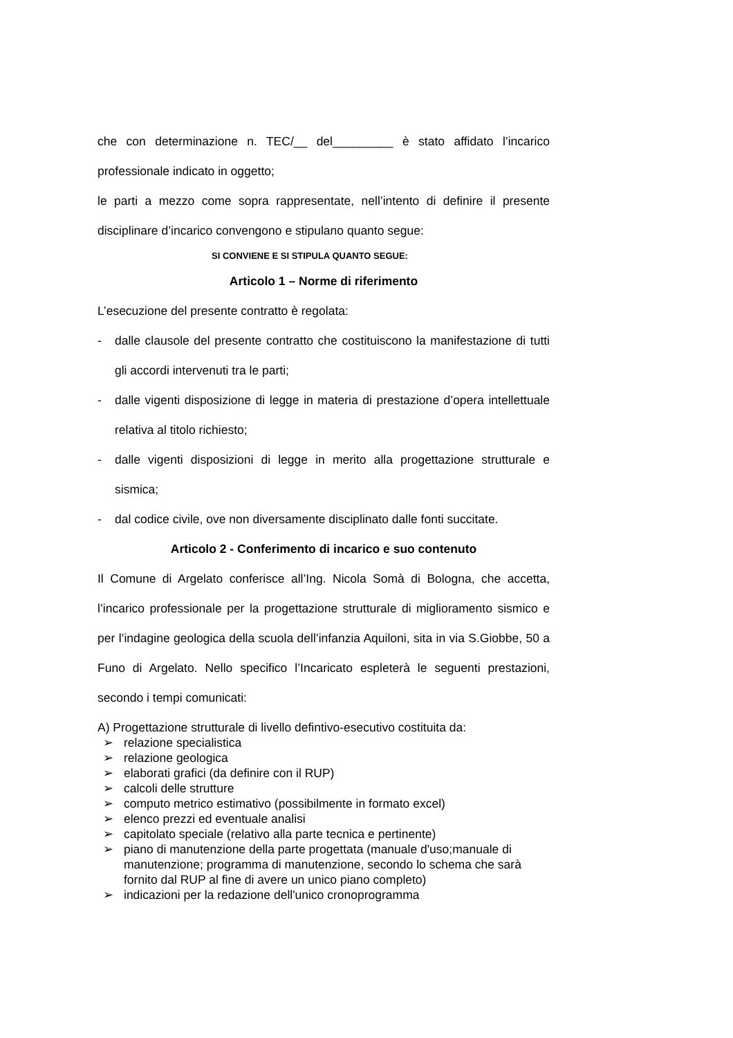che con determinazione n. TEC/__ del_________ è stato affidato l’incarico professionale indicato in oggetto;
le parti a mezzo come sopra rappresentate, nell’intento di definire il presente disciplinare d’incarico convengono e stipulano quanto segue:
SI CONVIENE E SI STIPULA QUANTO SEGUE:
Articolo 1 – Norme di riferimento
L’esecuzione del presente contratto è regolata:
- dalle clausole del presente contratto che costituiscono la manifestazione di tutti gli accordi intervenuti tra le parti;
- dalle vigenti disposizione di legge in materia di prestazione d’opera intellettuale relativa al titolo richiesto;
- dalle vigenti disposizioni di legge in merito alla progettazione strutturale e sismica;
- dal codice civile, ove non diversamente disciplinato dalle fonti succitate.
Articolo 2 - Conferimento di incarico e suo contenuto
Il Comune di Argelato conferisce all’Ing. Nicola Somà di Bologna, che accetta, l’incarico professionale per la progettazione strutturale di miglioramento sismico e per l’indagine geologica della scuola dell’infanzia Aquiloni, sita in via S.Giobbe, 50 a Funo di Argelato. Nello specifico l’Incaricato espleterà le seguenti prestazioni, secondo i tempi comunicati:
A) Progettazione strutturale di livello defintivo-esecutivo costituita da:
➢ relazione specialistica
➢ relazione geologica
➢ elaborati grafici (da definire con il RUP)
➢ calcoli delle strutture
➢ computo metrico estimativo (possibilmente in formato excel)
➢ elenco prezzi ed eventuale analisi
➢ capitolato speciale (relativo alla parte tecnica e pertinente)
➢ piano di manutenzione della parte progettata (manuale d'uso;manuale di manutenzione; programma di manutenzione, secondo lo schema che sarà fornito dal RUP al fine di avere un unico piano completo)
➢ indicazioni per la redazione dell'unico cronoprogramma